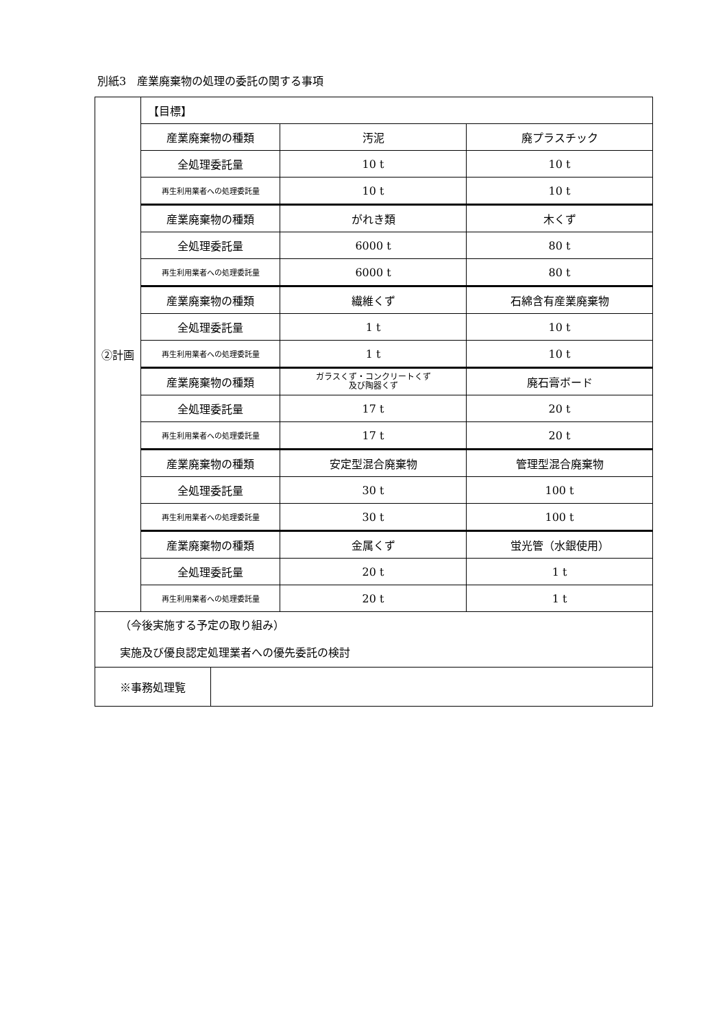別紙3　産業廃棄物の処理の委託の関する事項
| ②計画 | 【目標】 | | |
| | 産業廃棄物の種類 | 汚泥 | 廃プラスチック |
| | 全処理委託量 | 10 t | 10 t |
| | 再生利用業者への処理委託量 | 10 t | 10 t |
| | 産業廃棄物の種類 | がれき類 | 木くず |
| | 全処理委託量 | 6000 t | 80 t |
| | 再生利用業者への処理委託量 | 6000 t | 80 t |
| | 産業廃棄物の種類 | 繊維くず | 石綿含有産業廃棄物 |
| | 全処理委託量 | 1 t | 10 t |
| | 再生利用業者への処理委託量 | 1 t | 10 t |
| | 産業廃棄物の種類 | ガラスくず・コンクリートくず 及び陶器くず | 廃石膏ボード |
| | 全処理委託量 | 17 t | 20 t |
| | 再生利用業者への処理委託量 | 17 t | 20 t |
| | 産業廃棄物の種類 | 安定型混合廃棄物 | 管理型混合廃棄物 |
| | 全処理委託量 | 30 t | 100 t |
| | 再生利用業者への処理委託量 | 30 t | 100 t |
| | 産業廃棄物の種類 | 金属くず | 蛍光管（水銀使用） |
| | 全処理委託量 | 20 t | 1 t |
| | 再生利用業者への処理委託量 | 20 t | 1 t |
| （今後実施する予定の取り組み） 実施及び優良認定処理業者への優先委託の検討 | | | |
| ※事務処理覧 | |